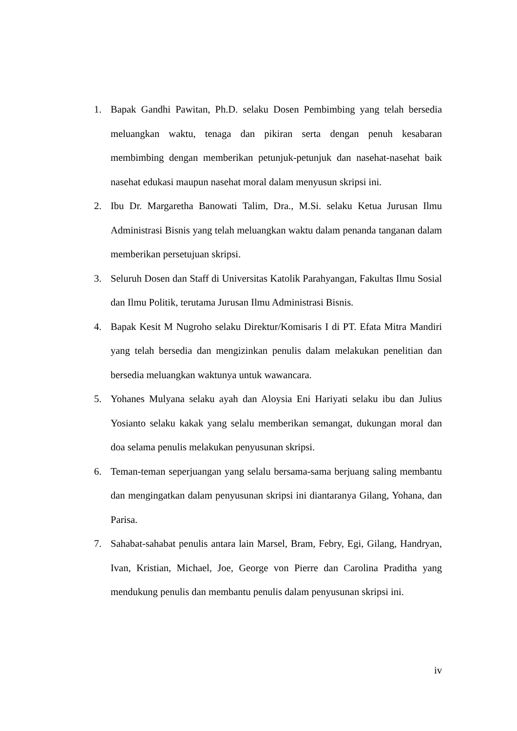1. Bapak Gandhi Pawitan, Ph.D. selaku Dosen Pembimbing yang telah bersedia meluangkan waktu, tenaga dan pikiran serta dengan penuh kesabaran membimbing dengan memberikan petunjuk-petunjuk dan nasehat-nasehat baik nasehat edukasi maupun nasehat moral dalam menyusun skripsi ini.
2. Ibu Dr. Margaretha Banowati Talim, Dra., M.Si. selaku Ketua Jurusan Ilmu Administrasi Bisnis yang telah meluangkan waktu dalam penanda tanganan dalam memberikan persetujuan skripsi.
3. Seluruh Dosen dan Staff di Universitas Katolik Parahyangan, Fakultas Ilmu Sosial dan Ilmu Politik, terutama Jurusan Ilmu Administrasi Bisnis.
4. Bapak Kesit M Nugroho selaku Direktur/Komisaris I di PT. Efata Mitra Mandiri yang telah bersedia dan mengizinkan penulis dalam melakukan penelitian dan bersedia meluangkan waktunya untuk wawancara.
5. Yohanes Mulyana selaku ayah dan Aloysia Eni Hariyati selaku ibu dan Julius Yosianto selaku kakak yang selalu memberikan semangat, dukungan moral dan doa selama penulis melakukan penyusunan skripsi.
6. Teman-teman seperjuangan yang selalu bersama-sama berjuang saling membantu dan mengingatkan dalam penyusunan skripsi ini diantaranya Gilang, Yohana, dan Parisa.
7. Sahabat-sahabat penulis antara lain Marsel, Bram, Febry, Egi, Gilang, Handryan, Ivan, Kristian, Michael, Joe, George von Pierre dan Carolina Praditha yang mendukung penulis dan membantu penulis dalam penyusunan skripsi ini.
iv